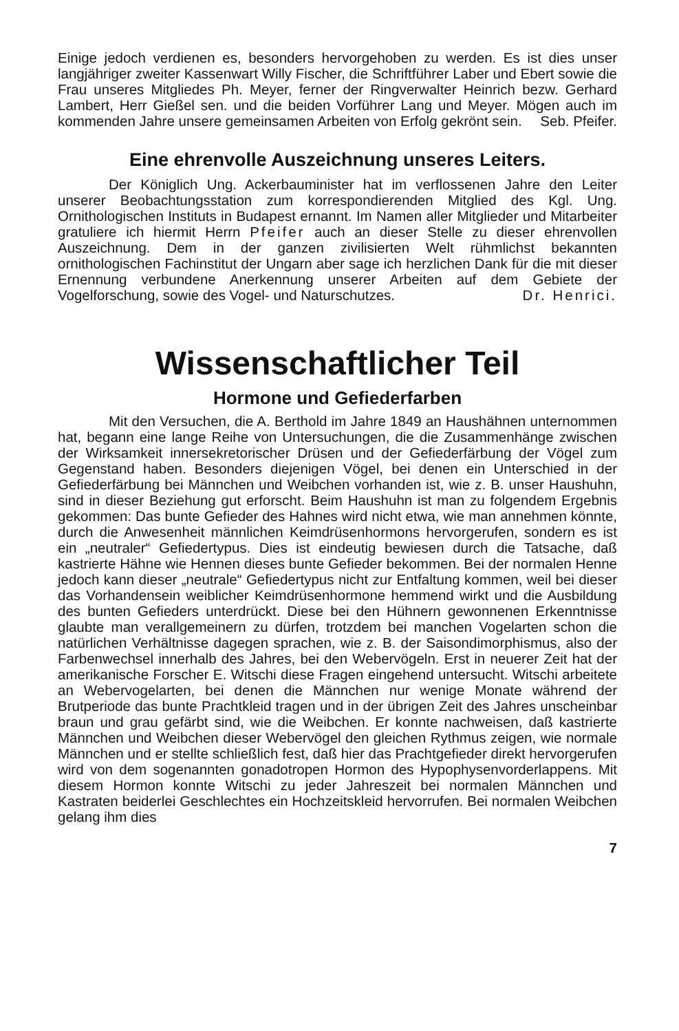Einige jedoch verdienen es, besonders hervorgehoben zu werden. Es ist dies unser langjähriger zweiter Kassenwart Willy Fischer, die Schriftführer Laber und Ebert sowie die Frau unseres Mitgliedes Ph. Meyer, ferner der Ringverwalter Heinrich bezw. Gerhard Lambert, Herr Gießel sen. und die beiden Vorführer Lang und Meyer. Mögen auch im kommenden Jahre unsere gemeinsamen Arbeiten von Erfolg gekrönt sein. Seb. Pfeifer.
Eine ehrenvolle Auszeichnung unseres Leiters.
Der Königlich Ung. Ackerbauminister hat im verflossenen Jahre den Leiter unserer Beobachtungsstation zum korrespondierenden Mitglied des Kgl. Ung. Ornithologischen Instituts in Budapest ernannt. Im Namen aller Mitglieder und Mitarbeiter gratuliere ich hiermit Herrn Pfeifer auch an dieser Stelle zu dieser ehrenvollen Auszeichnung. Dem in der ganzen zivilisierten Welt rühmlichst bekannten ornithologischen Fachinstitut der Ungarn aber sage ich herzlichen Dank für die mit dieser Ernennung verbundene Anerkennung unserer Arbeiten auf dem Gebiete der Vogelforschung, sowie des Vogel- und Naturschutzes. Dr. Henrici.
Wissenschaftlicher Teil
Hormone und Gefiederfarben
Mit den Versuchen, die A. Berthold im Jahre 1849 an Haushähnen unternommen hat, begann eine lange Reihe von Untersuchungen, die die Zusammenhänge zwischen der Wirksamkeit innersekretorischer Drüsen und der Gefiederfärbung der Vögel zum Gegenstand haben. Besonders diejenigen Vögel, bei denen ein Unterschied in der Gefiederfärbung bei Männchen und Weibchen vorhanden ist, wie z. B. unser Haushuhn, sind in dieser Beziehung gut erforscht. Beim Haushuhn ist man zu folgendem Ergebnis gekommen: Das bunte Gefieder des Hahnes wird nicht etwa, wie man annehmen könnte, durch die Anwesenheit männlichen Keimdrüsenhormons hervorgerufen, sondern es ist ein „neutraler“ Gefiedertypus. Dies ist eindeutig bewiesen durch die Tatsache, daß kastrierte Hähne wie Hennen dieses bunte Gefieder bekommen. Bei der normalen Henne jedoch kann dieser „neutrale“ Gefiedertypus nicht zur Entfaltung kommen, weil bei dieser das Vorhandensein weiblicher Keimdrüsenhormone hemmend wirkt und die Ausbildung des bunten Gefieders unterdrückt. Diese bei den Hühnern gewonnenen Erkenntnisse glaubte man verallgemeinern zu dürfen, trotzdem bei manchen Vogelarten schon die natürlichen Verhältnisse dagegen sprachen, wie z. B. der Saisondimorphismus, also der Farbenwechsel innerhalb des Jahres, bei den Webervögeln. Erst in neuerer Zeit hat der amerikanische Forscher E. Witschi diese Fragen eingehend untersucht. Witschi arbeitete an Webervogelarten, bei denen die Männchen nur wenige Monate während der Brutperiode das bunte Prachtkleid tragen und in der übrigen Zeit des Jahres unscheinbar braun und grau gefärbt sind, wie die Weibchen. Er konnte nachweisen, daß kastrierte Männchen und Weibchen dieser Webervögel den gleichen Rythmus zeigen, wie normale Männchen und er stellte schließlich fest, daß hier das Prachtgefieder direkt hervorgerufen wird von dem sogenannten gonadotropen Hormon des Hypophysenvorderlappens. Mit diesem Hormon konnte Witschi zu jeder Jahreszeit bei normalen Männchen und Kastraten beiderlei Geschlechtes ein Hochzeitskleid hervorrufen. Bei normalen Weibchen gelang ihm dies
7